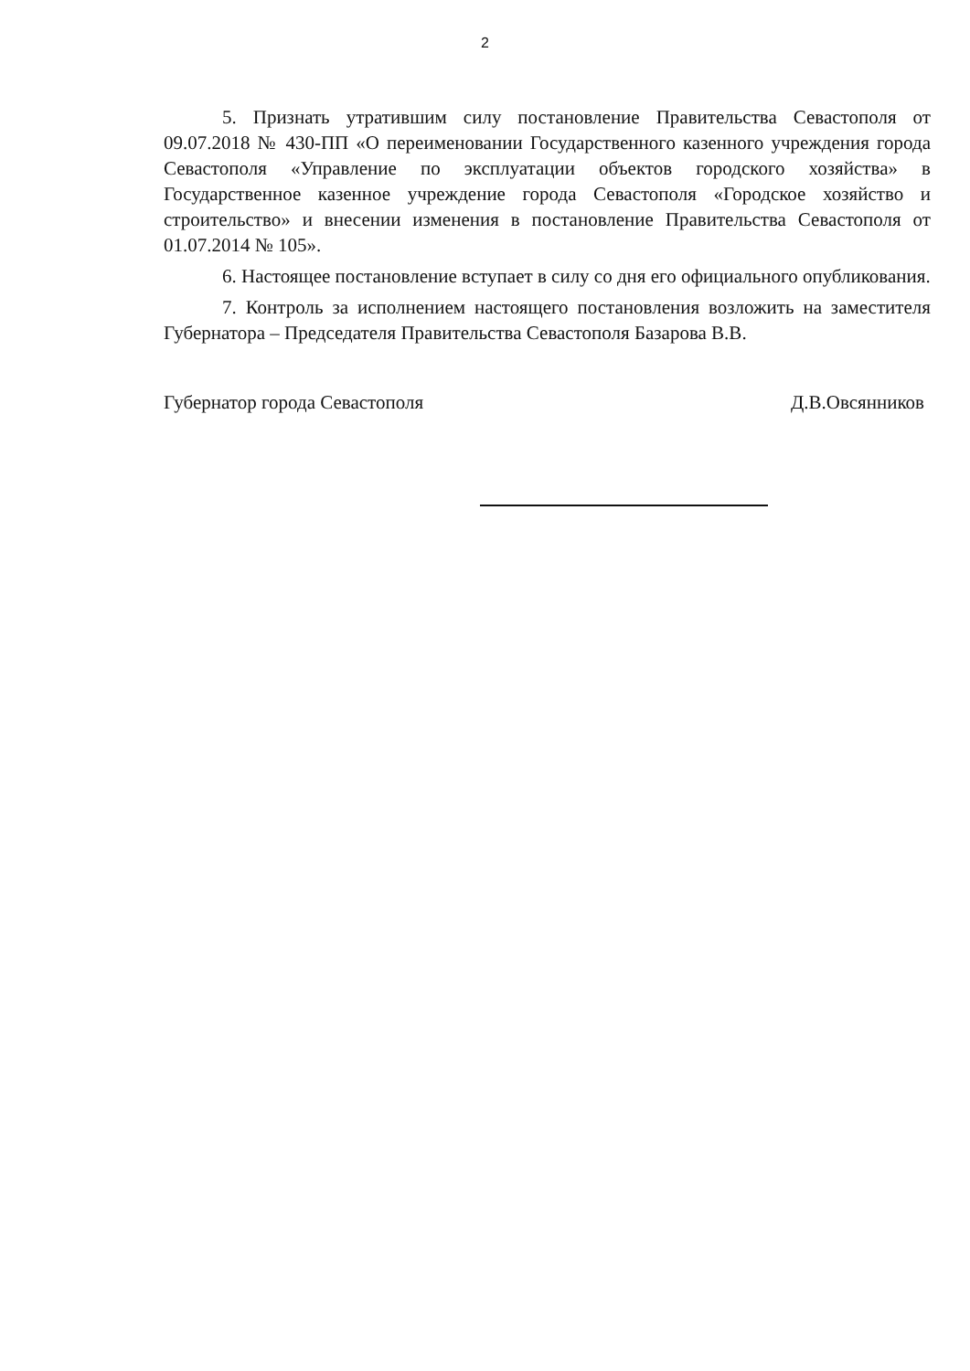2
5. Признать утратившим силу постановление Правительства Севастополя от 09.07.2018 № 430-ПП «О переименовании Государственного казенного учреждения города Севастополя «Управление по эксплуатации объектов городского хозяйства» в Государственное казенное учреждение города Севастополя «Городское хозяйство и строительство» и внесении изменения в постановление Правительства Севастополя от 01.07.2014 № 105».
6. Настоящее постановление вступает в силу со дня его официального опубликования.
7. Контроль за исполнением настоящего постановления возложить на заместителя Губернатора – Председателя Правительства Севастополя Базарова В.В.
Губернатор города Севастополя Д.В.Овсянников